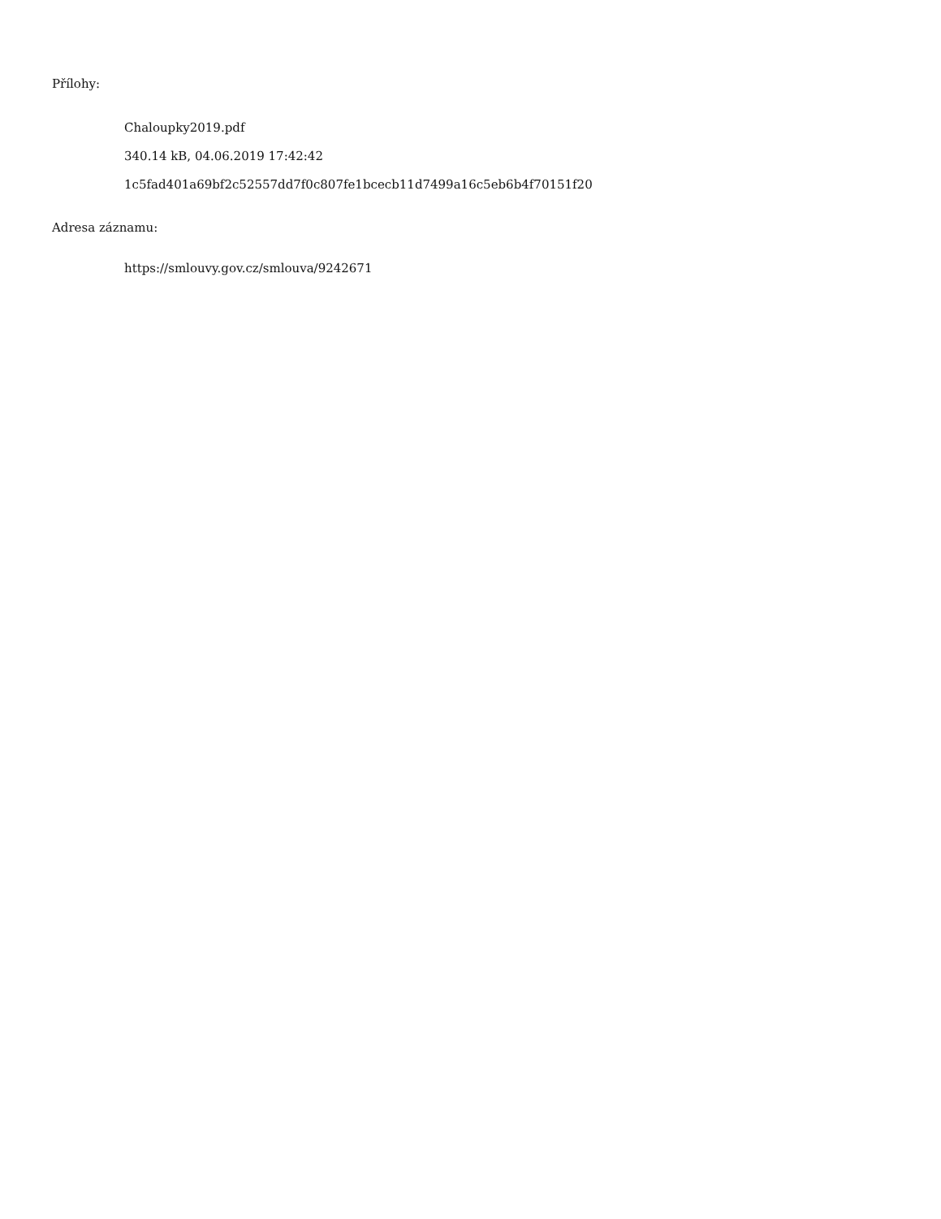Přílohy:
Chaloupky2019.pdf
340.14 kB, 04.06.2019 17:42:42
1c5fad401a69bf2c52557dd7f0c807fe1bcecb11d7499a16c5eb6b4f70151f20
Adresa záznamu:
https://smlouvy.gov.cz/smlouva/9242671